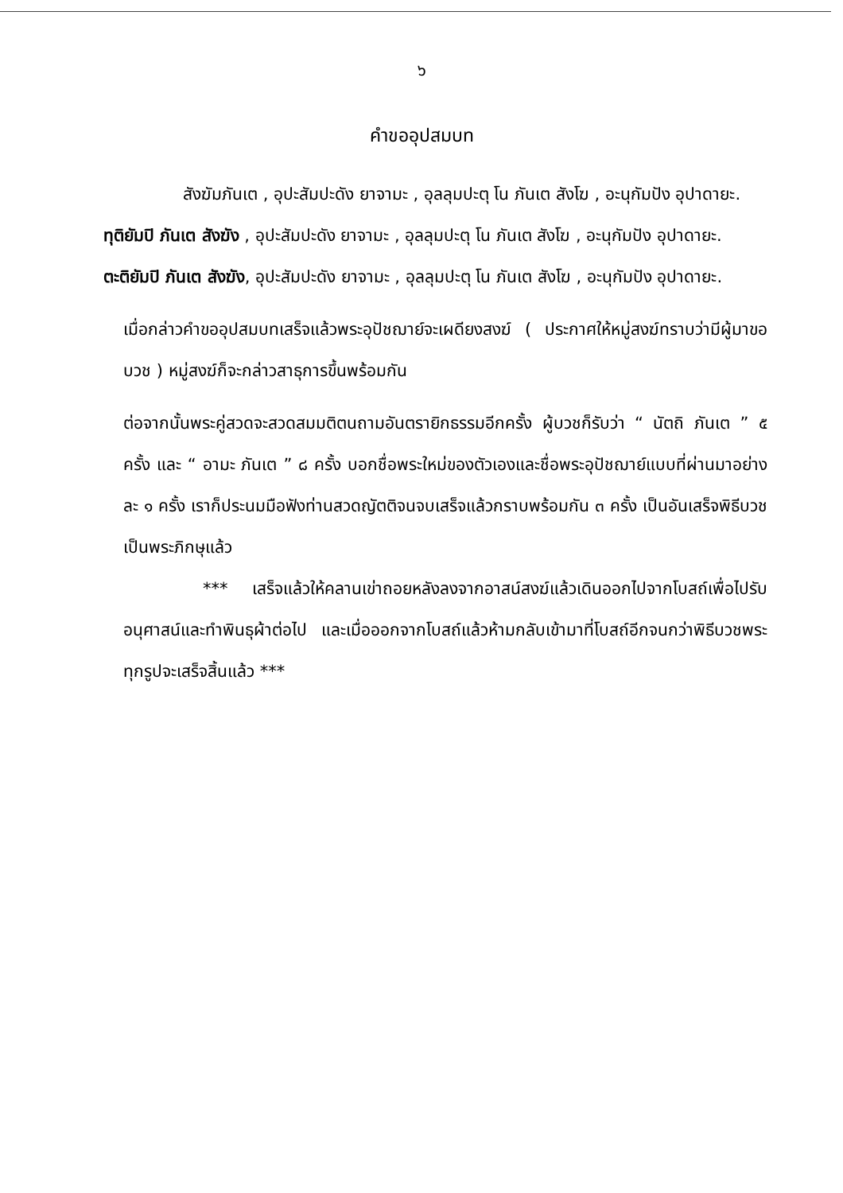๖
คำขออุปสมบท
สังฆัมภันเต , อุปะสัมปะดัง ยาจามะ , อุลลุมปะตุ โน ภันเต สังโฆ , อะนุกัมปัง อุปาดายะ.
ทุติยัมปิ ภันเต สังฆัง , อุปะสัมปะดัง ยาจามะ , อุลลุมปะตุ โน ภันเต สังโฆ , อะนุกัมปัง อุปาดายะ.
ตะติยัมปิ ภันเต สังฆัง, อุปะสัมปะดัง ยาจามะ , อุลลุมปะตุ โน ภันเต สังโฆ , อะนุกัมปัง อุปาดายะ.
เมื่อกล่าวคำขออุปสมบทเสร็จแล้วพระอุปัชฌาย์จะเผดียงสงฆ์ ( ประกาศให้หมู่สงฆ์ทราบว่ามีผู้มาขอบวช ) หมู่สงฆ์ก็จะกล่าวสาธุการขึ้นพร้อมกัน
ต่อจากนั้นพระคู่สวดจะสวดสมมติตนถามอันตรายิกธรรมอีกครั้ง ผู้บวชก็รับว่า “ นัตถิ ภันเต ” ๕ ครั้ง และ “ อามะ ภันเต ” ๘ ครั้ง บอกชื่อพระใหม่ของตัวเองและชื่อพระอุปัชฌาย์แบบที่ผ่านมาอย่างละ ๑ ครั้ง เราก็ประนมมือฟังท่านสวดญัตติจนจบเสร็จแล้วกราบพร้อมกัน ๓ ครั้ง เป็นอันเสร็จพิธีบวชเป็นพระภิกษุแล้ว
*** เสร็จแล้วให้คลานเข่าถอยหลังลงจากอาสน์สงฆ์แล้วเดินออกไปจากโบสถ์เพื่อไปรับอนุศาสน์และทำพินธุผ้าต่อไป และเมื่อออกจากโบสถ์แล้วห้ามกลับเข้ามาที่โบสถ์อีกจนกว่าพิธีบวชพระทุกรูปจะเสร็จสิ้นแล้ว ***